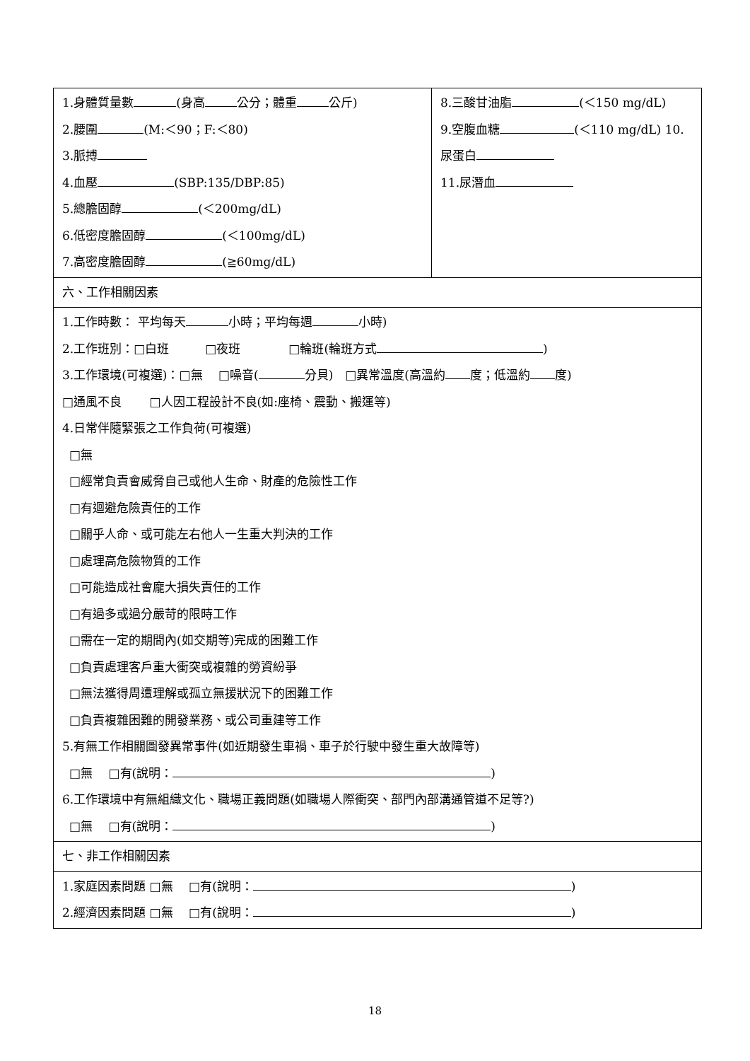| 1.身體質量數 (身高 公分；體重 公斤) 2.腰圍 (M:＜90；F:＜80) 3.脈搏 4.血壓 (SBP:135/DBP:85) 5.總膽固醇 (＜200mg/dL) 6.低密度膽固醇 (＜100mg/dL) 7.高密度膽固醇 (≧60mg/dL) | 8.三酸甘油脂 (＜150 mg/dL) 9.空腹血糖 (＜110 mg/dL) 10.尿蛋白 11.尿潛血 |
| 六、工作相關因素 | |
| 1.工作時數： 平均每天 小時；平均每週 小時) 2.工作班別：□白班 □夜班 □輪班(輪班方式 ) 3.工作環境(可複選)：□無 □噪音( 分貝) □異常溫度(高溫約 度；低溫約 度) □通風不良 □人因工程設計不良(如:座椅、震動、搬運等) 4.日常伴隨緊張之工作負荷(可複選) □無 □經常負責會威脅自己或他人生命、財產的危險性工作 □有迴避危險責任的工作 □關乎人命、或可能左右他人一生重大判決的工作 □處理高危險物質的工作 □可能造成社會龐大損失責任的工作 □有過多或過分嚴苛的限時工作 □需在一定的期間內(如交期等)完成的困難工作 □負責處理客戶重大衝突或複雜的勞資紛爭 □無法獲得周遭理解或孤立無援狀況下的困難工作 □負責複雜困難的開發業務、或公司重建等工作 5.有無工作相關圖發異常事件(如近期發生車禍、車子於行駛中發生重大故障等) □無 □有(說明： ) 6.工作環境中有無組織文化、職場正義問題(如職場人際衝突、部門內部溝通管道不足等?) □無 □有(說明： ) | |
| 七、非工作相關因素 | |
| 1.家庭因素問題 □無 □有(說明： ) 2.經濟因素問題 □無 □有(說明： ) | |
18